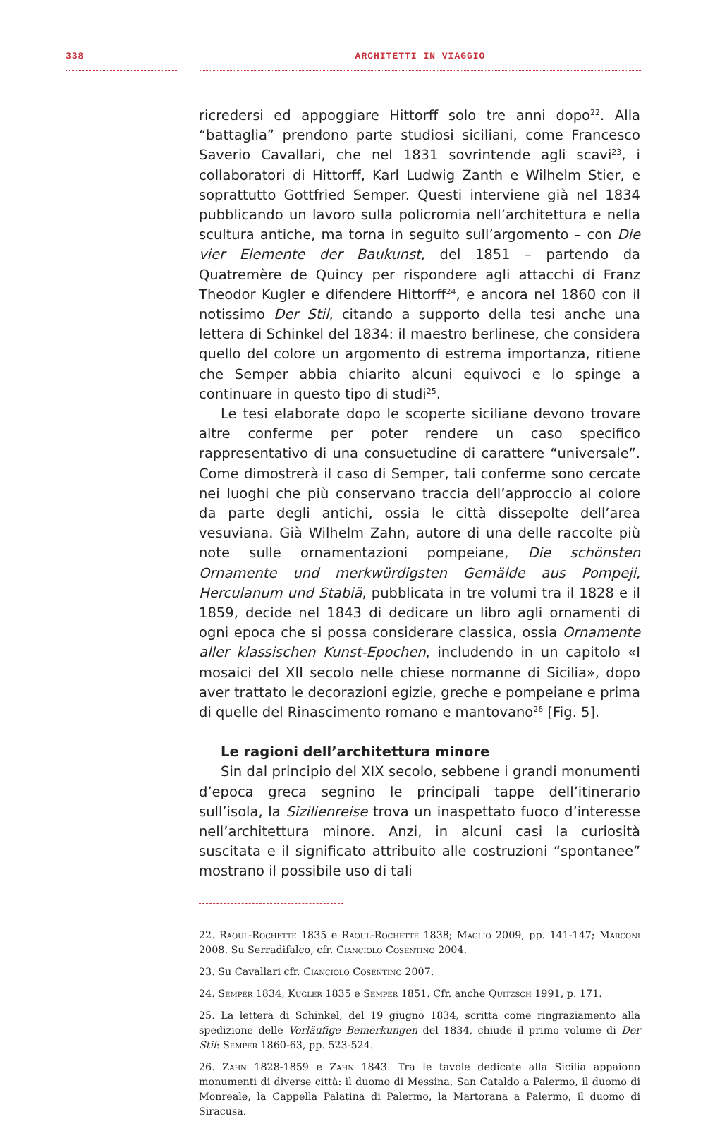338 ARCHITETTI IN VIAGGIO
ricredersi ed appoggiare Hittorff solo tre anni dopo<sup>22</sup>. Alla “battaglia” prendono parte studiosi siciliani, come Francesco Saverio Cavallari, che nel 1831 sovrintende agli scavi<sup>23</sup>, i collaboratori di Hittorff, Karl Ludwig Zanth e Wilhelm Stier, e soprattutto Gottfried Semper. Questi interviene già nel 1834 pubblicando un lavoro sulla policromia nell’architettura e nella scultura antiche, ma torna in seguito sull’argomento – con Die vier Elemente der Baukunst, del 1851 – partendo da Quatremère de Quincy per rispondere agli attacchi di Franz Theodor Kugler e difendere Hittorff<sup>24</sup>, e ancora nel 1860 con il notissimo Der Stil, citando a supporto della tesi anche una lettera di Schinkel del 1834: il maestro berlinese, che considera quello del colore un argomento di estrema importanza, ritiene che Semper abbia chiarito alcuni equivoci e lo spinge a continuare in questo tipo di studi<sup>25</sup>.
Le tesi elaborate dopo le scoperte siciliane devono trovare altre conferme per poter rendere un caso specifico rappresentativo di una consuetudine di carattere “universale”. Come dimostrerà il caso di Semper, tali conferme sono cercate nei luoghi che più conservano traccia dell’approccio al colore da parte degli antichi, ossia le città dissepolte dell’area vesuviana. Già Wilhelm Zahn, autore di una delle raccolte più note sulle ornamentazioni pompeiane, Die schönsten Ornamente und merkwürdigsten Gemälde aus Pompeji, Herculanum und Stabiä, pubblicata in tre volumi tra il 1828 e il 1859, decide nel 1843 di dedicare un libro agli ornamenti di ogni epoca che si possa considerare classica, ossia Ornamente aller klassischen Kunst-Epochen, includendo in un capitolo «I mosaici del XII secolo nelle chiese normanne di Sicilia», dopo aver trattato le decorazioni egizie, greche e pompeiane e prima di quelle del Rinascimento romano e mantovano<sup>26</sup> [Fig. 5].
Le ragioni dell’architettura minore
Sin dal principio del XIX secolo, sebbene i grandi monumenti d’epoca greca segnino le principali tappe dell’itinerario sull’isola, la Sizilienreise trova un inaspettato fuoco d’interesse nell’architettura minore. Anzi, in alcuni casi la curiosità suscitata e il significato attribuito alle costruzioni “spontanee” mostrano il possibile uso di tali
22. Raoul-Rochette 1835 e Raoul-Rochette 1838; Maglio 2009, pp. 141-147; Marconi 2008. Su Serradifalco, cfr. Cianciolo Cosentino 2004.
23. Su Cavallari cfr. Cianciolo Cosentino 2007.
24. Semper 1834, Kugler 1835 e Semper 1851. Cfr. anche Quitzsch 1991, p. 171.
25. La lettera di Schinkel, del 19 giugno 1834, scritta come ringraziamento alla spedizione delle Vorläufige Bemerkungen del 1834, chiude il primo volume di Der Stil: Semper 1860-63, pp. 523-524.
26. Zahn 1828-1859 e Zahn 1843. Tra le tavole dedicate alla Sicilia appaiono monumenti di diverse città: il duomo di Messina, San Cataldo a Palermo, il duomo di Monreale, la Cappella Palatina di Palermo, la Martorana a Palermo, il duomo di Siracusa.